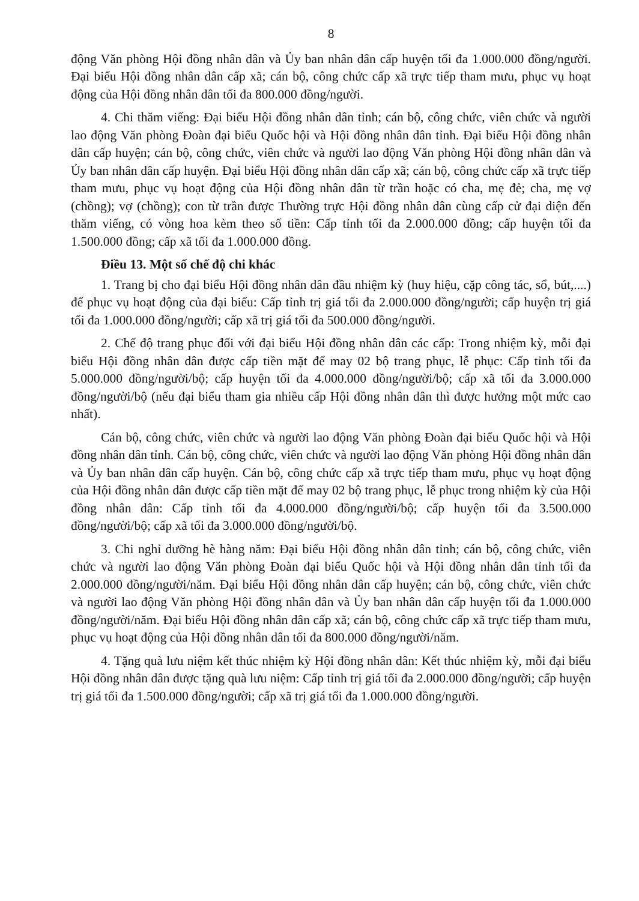8
động Văn phòng Hội đồng nhân dân và Ủy ban nhân dân cấp huyện tối đa 1.000.000 đồng/người. Đại biểu Hội đồng nhân dân cấp xã; cán bộ, công chức cấp xã trực tiếp tham mưu, phục vụ hoạt động của Hội đồng nhân dân tối đa 800.000 đồng/người.
4. Chi thăm viếng: Đại biểu Hội đồng nhân dân tỉnh; cán bộ, công chức, viên chức và người lao động Văn phòng Đoàn đại biểu Quốc hội và Hội đồng nhân dân tỉnh. Đại biểu Hội đồng nhân dân cấp huyện; cán bộ, công chức, viên chức và người lao động Văn phòng Hội đồng nhân dân và Ủy ban nhân dân cấp huyện. Đại biểu Hội đồng nhân dân cấp xã; cán bộ, công chức cấp xã trực tiếp tham mưu, phục vụ hoạt động của Hội đồng nhân dân từ trần hoặc có cha, mẹ đẻ; cha, mẹ vợ (chồng); vợ (chồng); con từ trần được Thường trực Hội đồng nhân dân cùng cấp cử đại diện đến thăm viếng, có vòng hoa kèm theo số tiền: Cấp tỉnh tối đa 2.000.000 đồng; cấp huyện tối đa 1.500.000 đồng; cấp xã tối đa 1.000.000 đồng.
Điều 13. Một số chế độ chi khác
1. Trang bị cho đại biểu Hội đồng nhân dân đầu nhiệm kỳ (huy hiệu, cặp công tác, sổ, bút,....) để phục vụ hoạt động của đại biểu: Cấp tỉnh trị giá tối đa 2.000.000 đồng/người; cấp huyện trị giá tối đa 1.000.000 đồng/người; cấp xã trị giá tối đa 500.000 đồng/người.
2. Chế độ trang phục đối với đại biểu Hội đồng nhân dân các cấp: Trong nhiệm kỳ, mỗi đại biểu Hội đồng nhân dân được cấp tiền mặt để may 02 bộ trang phục, lễ phục: Cấp tỉnh tối đa 5.000.000 đồng/người/bộ; cấp huyện tối đa 4.000.000 đồng/người/bộ; cấp xã tối đa 3.000.000 đồng/người/bộ (nếu đại biểu tham gia nhiều cấp Hội đồng nhân dân thì được hưởng một mức cao nhất).
Cán bộ, công chức, viên chức và người lao động Văn phòng Đoàn đại biểu Quốc hội và Hội đồng nhân dân tỉnh. Cán bộ, công chức, viên chức và người lao động Văn phòng Hội đồng nhân dân và Ủy ban nhân dân cấp huyện. Cán bộ, công chức cấp xã trực tiếp tham mưu, phục vụ hoạt động của Hội đồng nhân dân được cấp tiền mặt để may 02 bộ trang phục, lễ phục trong nhiệm kỳ của Hội đồng nhân dân: Cấp tỉnh tối đa 4.000.000 đồng/người/bộ; cấp huyện tối đa 3.500.000 đồng/người/bộ; cấp xã tối đa 3.000.000 đồng/người/bộ.
3. Chi nghỉ dưỡng hè hàng năm: Đại biểu Hội đồng nhân dân tỉnh; cán bộ, công chức, viên chức và người lao động Văn phòng Đoàn đại biểu Quốc hội và Hội đồng nhân dân tỉnh tối đa 2.000.000 đồng/người/năm. Đại biểu Hội đồng nhân dân cấp huyện; cán bộ, công chức, viên chức và người lao động Văn phòng Hội đồng nhân dân và Ủy ban nhân dân cấp huyện tối đa 1.000.000 đồng/người/năm. Đại biểu Hội đồng nhân dân cấp xã; cán bộ, công chức cấp xã trực tiếp tham mưu, phục vụ hoạt động của Hội đồng nhân dân tối đa 800.000 đồng/người/năm.
4. Tặng quà lưu niệm kết thúc nhiệm kỳ Hội đồng nhân dân: Kết thúc nhiệm kỳ, mỗi đại biểu Hội đồng nhân dân được tặng quà lưu niệm: Cấp tỉnh trị giá tối đa 2.000.000 đồng/người; cấp huyện trị giá tối đa 1.500.000 đồng/người; cấp xã trị giá tối đa 1.000.000 đồng/người.